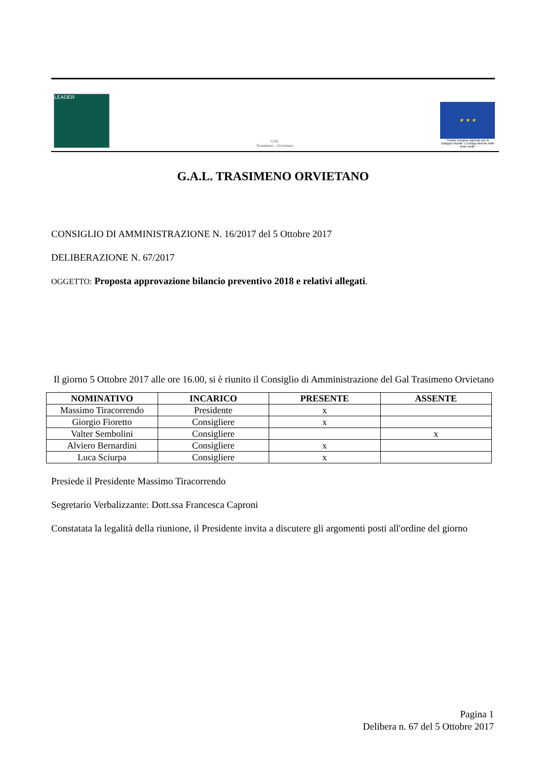LEADER
GAL
Trasimeno - Orvietano
★ ★ ★
"Fondo Europeo Agricolo per lo Sviluppo Rurale: L'Europa investe nelle zone rurali"
G.A.L. TRASIMENO ORVIETANO
CONSIGLIO DI AMMINISTRAZIONE N. 16/2017 del 5 Ottobre 2017
DELIBERAZIONE N. 67/2017
OGGETTO: Proposta approvazione bilancio preventivo 2018 e relativi allegati.
Il giorno 5 Ottobre 2017 alle ore 16.00, si è riunito il Consiglio di Amministrazione del Gal Trasimeno Orvietano
| NOMINATIVO | INCARICO | PRESENTE | ASSENTE |
| --- | --- | --- | --- |
| Massimo Tiracorrendo | Presidente | x | |
| Giorgio Fioretto | Consigliere | x | |
| Valter Sembolini | Consigliere | | x |
| Alviero Bernardini | Consigliere | x | |
| Luca Sciurpa | Consigliere | x | |
Presiede il Presidente Massimo Tiracorrendo
Segretario Verbalizzante: Dott.ssa Francesca Caproni
Constatata la legalità della riunione, il Presidente invita a discutere gli argomenti posti all'ordine del giorno
Pagina 1
Delibera n. 67 del 5 Ottobre 2017